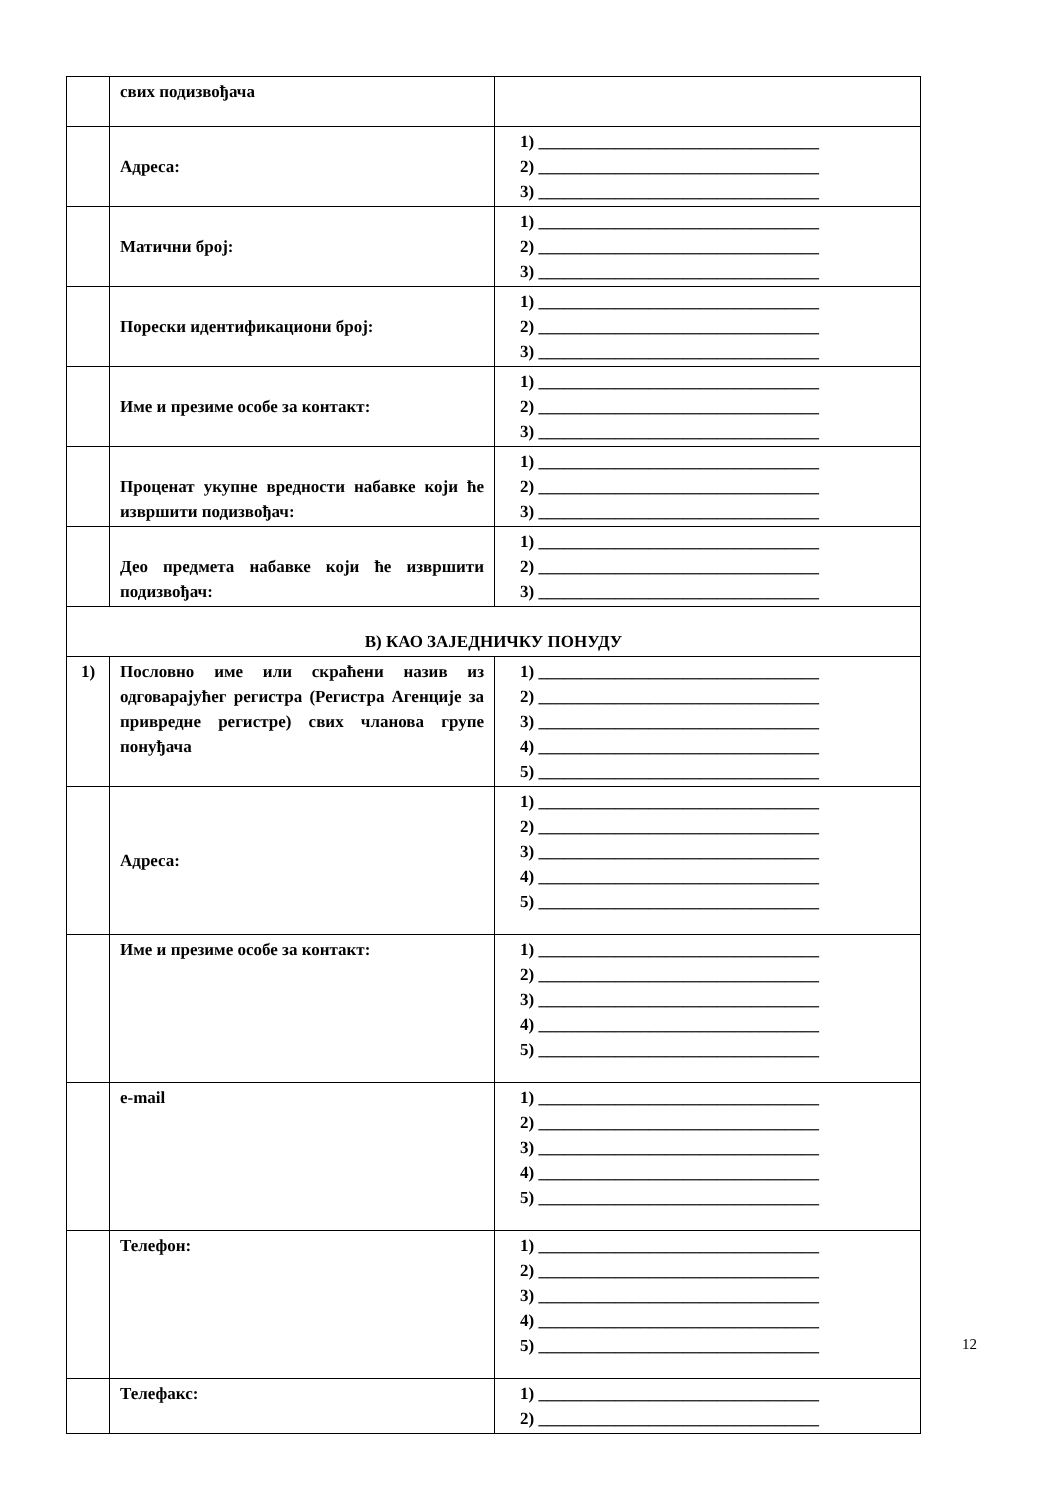| | свих подизвођача | |
| | Адреса: | 1) _________________________________ 2) _________________________________ 3) _________________________________ |
| | Матични број: | 1) _________________________________ 2) _________________________________ 3) _________________________________ |
| | Порески идентификациони број: | 1) _________________________________ 2) _________________________________ 3) _________________________________ |
| | Име и презиме особе за контакт: | 1) _________________________________ 2) _________________________________ 3) _________________________________ |
| | Проценат укупне вредности набавке који ће извршити подизвођач: | 1) _________________________________ 2) _________________________________ 3) _________________________________ |
| | Део предмета набавке који ће извршити подизвођач: | 1) _________________________________ 2) _________________________________ 3) _________________________________ |
| В) КАО ЗАЈЕДНИЧКУ ПОНУДУ | | |
| 1) | Пословно име или скраћени назив из одговарајућег регистра (Регистра Агенције за привредне регистре) свих чланова групе понуђача | 1) _________________________________ 2) _________________________________ 3) _________________________________ 4) _________________________________ 5) _________________________________ |
| | Адреса: | 1) _________________________________ 2) _________________________________ 3) _________________________________ 4) _________________________________ 5) _________________________________ |
| | Име и презиме особе за контакт: | 1) _________________________________ 2) _________________________________ 3) _________________________________ 4) _________________________________ 5) _________________________________ |
| | e-mail | 1) _________________________________ 2) _________________________________ 3) _________________________________ 4) _________________________________ 5) _________________________________ |
| | Телефон: | 1) _________________________________ 2) _________________________________ 3) _________________________________ 4) _________________________________ 5) _________________________________ |
| | Телефакс: | 1) _________________________________ 2) _________________________________ |
12